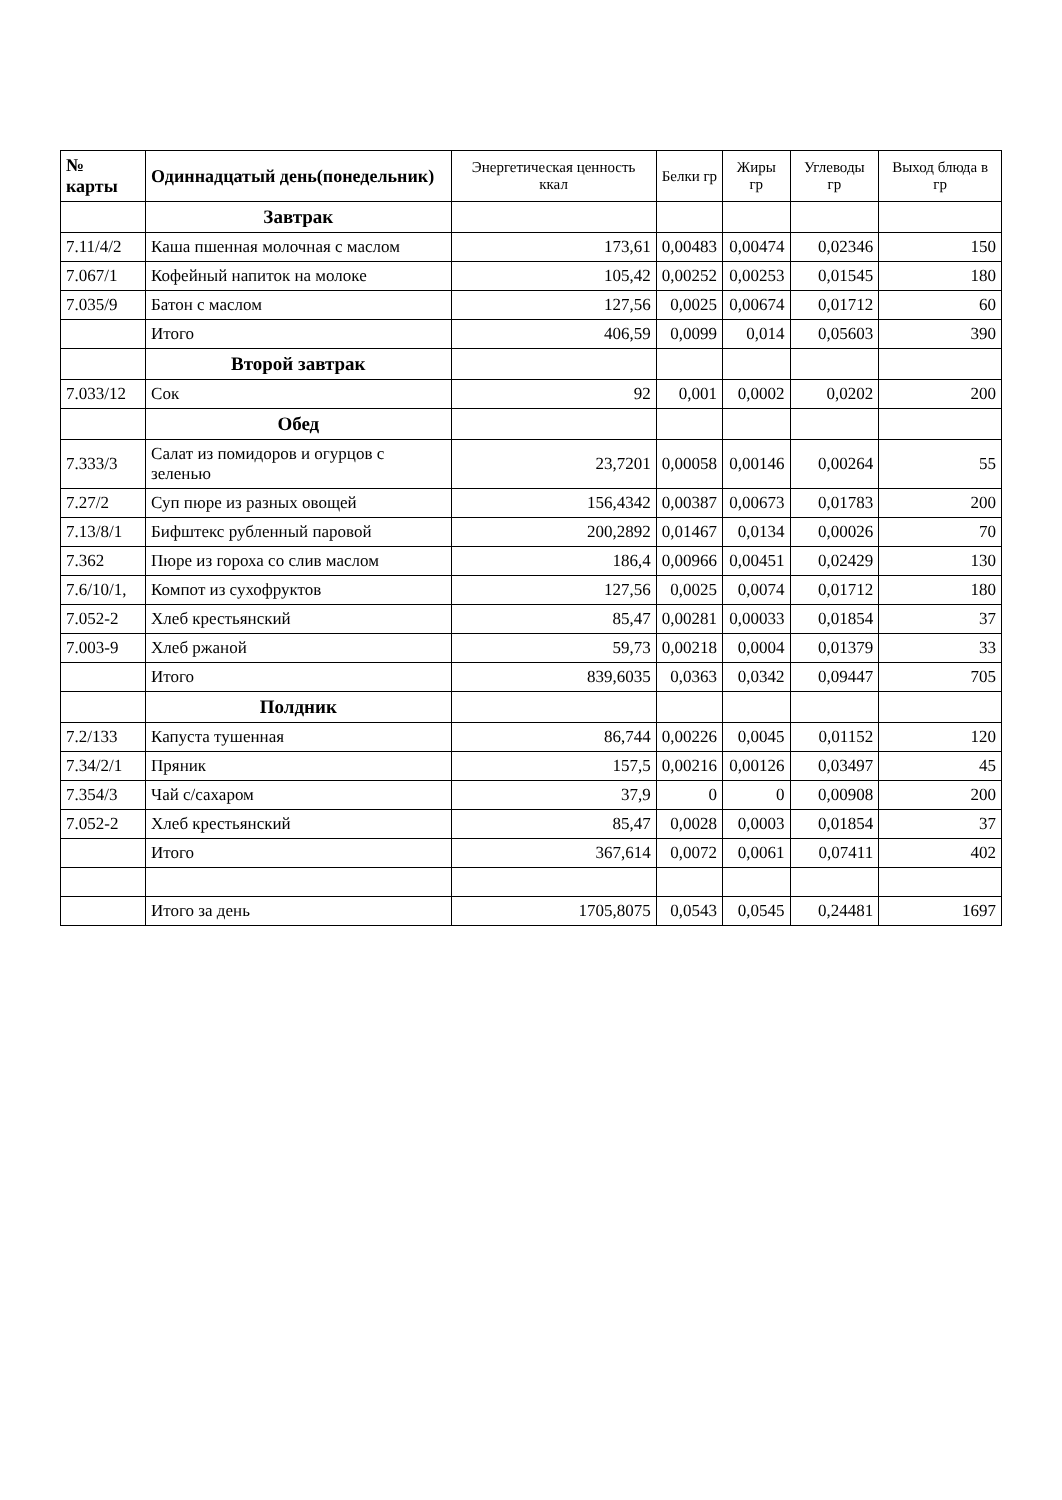| № карты | Одиннадцатый день(понедельник) | Энергетическая ценность ккал | Белки гр | Жиры гр | Углеводы гр | Выход блюда в гр |
| --- | --- | --- | --- | --- | --- | --- |
| | Завтрак | | | | | |
| 7.11/4/2 | Каша пшенная молочная с маслом | 173,61 | 0,00483 | 0,00474 | 0,02346 | 150 |
| 7.067/1 | Кофейный напиток на молоке | 105,42 | 0,00252 | 0,00253 | 0,01545 | 180 |
| 7.035/9 | Батон с маслом | 127,56 | 0,0025 | 0,00674 | 0,01712 | 60 |
| | Итого | 406,59 | 0,0099 | 0,014 | 0,05603 | 390 |
| | Второй завтрак | | | | | |
| 7.033/12 | Сок | 92 | 0,001 | 0,0002 | 0,0202 | 200 |
| | Обед | | | | | |
| 7.333/3 | Салат из помидоров и огурцов с зеленью | 23,7201 | 0,00058 | 0,00146 | 0,00264 | 55 |
| 7.27/2 | Суп пюре из разных овощей | 156,4342 | 0,00387 | 0,00673 | 0,01783 | 200 |
| 7.13/8/1 | Бифштекс рубленный паровой | 200,2892 | 0,01467 | 0,0134 | 0,00026 | 70 |
| 7.362 | Пюре из гороха со слив маслом | 186,4 | 0,00966 | 0,00451 | 0,02429 | 130 |
| 7.6/10/1, | Компот из сухофруктов | 127,56 | 0,0025 | 0,0074 | 0,01712 | 180 |
| 7.052-2 | Хлеб крестьянский | 85,47 | 0,00281 | 0,00033 | 0,01854 | 37 |
| 7.003-9 | Хлеб ржаной | 59,73 | 0,00218 | 0,0004 | 0,01379 | 33 |
| | Итого | 839,6035 | 0,0363 | 0,0342 | 0,09447 | 705 |
| | Полдник | | | | | |
| 7.2/133 | Капуста тушенная | 86,744 | 0,00226 | 0,0045 | 0,01152 | 120 |
| 7.34/2/1 | Пряник | 157,5 | 0,00216 | 0,00126 | 0,03497 | 45 |
| 7.354/3 | Чай с/сахаром | 37,9 | 0 | 0 | 0,00908 | 200 |
| 7.052-2 | Хлеб крестьянский | 85,47 | 0,0028 | 0,0003 | 0,01854 | 37 |
| | Итого | 367,614 | 0,0072 | 0,0061 | 0,07411 | 402 |
| | Итого за день | 1705,8075 | 0,0543 | 0,0545 | 0,24481 | 1697 |